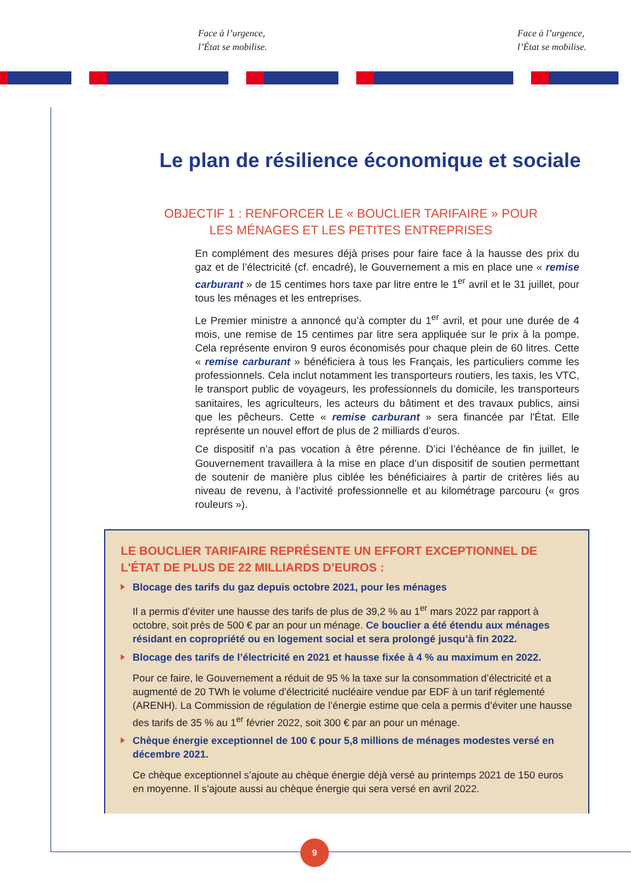Face à l’urgence,
l’État se mobilise.
Face à l’urgence,
l’État se mobilise.
Le plan de résilience économique et sociale
OBJECTIF 1 : RENFORCER LE « BOUCLIER TARIFAIRE » POUR LES MÉNAGES ET LES PETITES ENTREPRISES
En complément des mesures déjà prises pour faire face à la hausse des prix du gaz et de l’électricité (cf. encadré), le Gouvernement a mis en place une « remise carburant » de 15 centimes hors taxe par litre entre le 1<sup>er</sup> avril et le 31 juillet, pour tous les ménages et les entreprises.
Le Premier ministre a annoncé qu’à compter du 1<sup>er</sup> avril, et pour une durée de 4 mois, une remise de 15 centimes par litre sera appliquée sur le prix à la pompe. Cela représente environ 9 euros économisés pour chaque plein de 60 litres. Cette « remise carburant » bénéficiera à tous les Français, les particuliers comme les professionnels. Cela inclut notamment les transporteurs routiers, les taxis, les VTC, le transport public de voyageurs, les professionnels du domicile, les transporteurs sanitaires, les agriculteurs, les acteurs du bâtiment et des travaux publics, ainsi que les pêcheurs. Cette « remise carburant » sera financée par l'État. Elle représente un nouvel effort de plus de 2 milliards d’euros.
Ce dispositif n’a pas vocation à être pérenne. D’ici l’échéance de fin juillet, le Gouvernement travaillera à la mise en place d’un dispositif de soutien permettant de soutenir de manière plus ciblée les bénéficiaires à partir de critères liés au niveau de revenu, à l’activité professionnelle et au kilométrage parcouru (« gros rouleurs »).
LE BOUCLIER TARIFAIRE REPRÉSENTE UN EFFORT EXCEPTIONNEL DE L'ÉTAT DE PLUS DE 22 MILLIARDS D’EUROS :
Blocage des tarifs du gaz depuis octobre 2021, pour les ménages
Il a permis d’éviter une hausse des tarifs de plus de 39,2 % au 1<sup>er</sup> mars 2022 par rapport à octobre, soit près de 500 € par an pour un ménage. Ce bouclier a été étendu aux ménages résidant en copropriété ou en logement social et sera prolongé jusqu’à fin 2022.
Blocage des tarifs de l’électricité en 2021 et hausse fixée à 4 % au maximum en 2022.
Pour ce faire, le Gouvernement a réduit de 95 % la taxe sur la consommation d’électricité et a augmenté de 20 TWh le volume d’électricité nucléaire vendue par EDF à un tarif réglementé (ARENH). La Commission de régulation de l’énergie estime que cela a permis d’éviter une hausse des tarifs de 35 % au 1<sup>er</sup> février 2022, soit 300 € par an pour un ménage.
Chèque énergie exceptionnel de 100 € pour 5,8 millions de ménages modestes versé en décembre 2021.
Ce chèque exceptionnel s’ajoute au chèque énergie déjà versé au printemps 2021 de 150 euros en moyenne. Il s’ajoute aussi au chèque énergie qui sera versé en avril 2022.
9